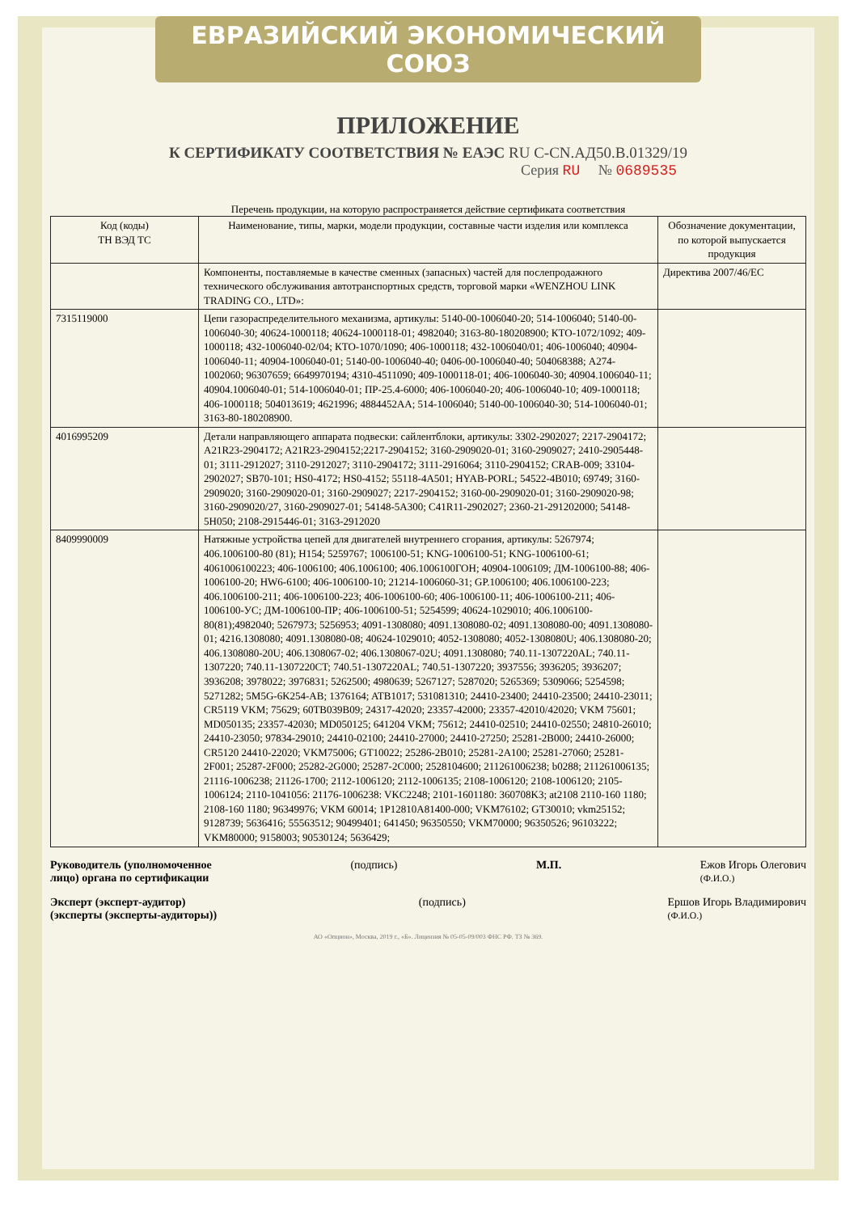ЕВРАЗИЙСКИЙ ЭКОНОМИЧЕСКИЙ СОЮЗ
ПРИЛОЖЕНИЕ
К СЕРТИФИКАТУ СООТВЕТСТВИЯ № ЕАЭС RU C-CN.АД50.В.01329/19
Серия RU № 0689535
Перечень продукции, на которую распространяется действие сертификата соответствия
| Код (коды) ТН ВЭД ТС | Наименование, типы, марки, модели продукции, составные части изделия или комплекса | Обозначение документации, по которой выпускается продукция |
| --- | --- | --- |
| | Компоненты, поставляемые в качестве сменных (запасных) частей для послепродажного технического обслуживания автотранспортных средств, торговой марки «WENZHOU LINK TRADING CO., LTD»: | Директива 2007/46/ЕС |
| 7315119000 | Цепи газораспределительного механизма, артикулы: 5140-00-1006040-20; 514-1006040; 5140-00-1006040-30; 40624-1000118; 40624-1000118-01; 4982040; 3163-80-180208900; КТО-1072/1092; 409-1000118; 432-1006040-02/04; КТО-1070/1090; 406-1000118; 432-1006040/01; 406-1006040; 40904-1006040-11; 40904-1006040-01; 5140-00-1006040-40; 0406-00-1006040-40; 504068388; А274-1002060; 96307659; 6649970194; 4310-4511090; 409-1000118-01; 406-1006040-30; 40904.1006040-11; 40904.1006040-01; 514-1006040-01; ПР-25.4-6000; 406-1006040-20; 406-1006040-10; 409-1000118; 406-1000118; 504013619; 4621996; 4884452AA; 514-1006040; 5140-00-1006040-30; 514-1006040-01; 3163-80-180208900. | |
| 4016995209 | Детали направляющего аппарата подвески: сайлентблоки, артикулы: 3302-2902027; 2217-2904172; A21R23-2904172; A21R23-2904152;2217-2904152; 3160-2909020-01; 3160-2909027; 2410-2905448-01; 3111-2912027; 3110-2912027; 3110-2904172; 3111-2916064; 3110-2904152; CRAB-009; 33104-2902027; SB70-101; HS0-4172; HS0-4152; 55118-4A501; HYAB-PORL; 54522-4B010; 69749; 3160-2909020; 3160-2909020-01; 3160-2909027; 2217-2904152; 3160-00-2909020-01; 3160-2909020-98; 3160-2909020/27, 3160-2909027-01; 54148-5A300; C41R11-2902027; 2360-21-291202000; 54148-5H050; 2108-2915446-01; 3163-2912020 | |
| 8409990009 | Натяжные устройства цепей для двигателей внутреннего сгорания, артикулы: 5267974; 406.1006100-80 (81); H154; 5259767; 1006100-51; KNG-1006100-51; KNG-1006100-61; 4061006100223; 406-1006100; 406.1006100; 406.1006100ГОН; 40904-1006109; ДМ-1006100-88; 406-1006100-20; HW6-6100; 406-1006100-10; 21214-1006060-31; GP.1006100; 406.1006100-223; 406.1006100-211; 406-1006100-223; 406-1006100-60; 406-1006100-11; 406-1006100-211; 406-1006100-УС; ДМ-1006100-ПР; 406-1006100-51; 5254599; 40624-1029010; 406.1006100-80(81);4982040; 5267973; 5256953; 4091-1308080; 4091.1308080-02; 4091.1308080-00; 4091.1308080-01; 4216.1308080; 4091.1308080-08; 40624-1029010; 4052-1308080; 4052-1308080U; 406.1308080-20; 406.1308080-20U; 406.1308067-02; 406.1308067-02U; 4091.1308080; 740.11-1307220AL; 740.11-1307220; 740.11-1307220CT; 740.51-1307220AL; 740.51-1307220; 3937556; 3936205; 3936207; 3936208; 3978022; 3976831; 5262500; 4980639; 5267127; 5287020; 5265369; 5309066; 5254598; 5271282; 5M5G-6K254-AB; 1376164; ATB1017; 531081310; 24410-23400; 24410-23500; 24410-23011; CR5119 VKM; 75629; 60TB039B09; 24317-42020; 23357-42000; 23357-42010/42020; VKM 75601; MD050135; 23357-42030; MD050125; 641204 VKM; 75612; 24410-02510; 24410-02550; 24810-26010; 24410-23050; 97834-29010; 24410-02100; 24410-27000; 24410-27250; 25281-2B000; 24410-26000; CR5120 24410-22020; VKM75006; GT10022; 25286-2B010; 25281-2A100; 25281-27060; 25281-2F001; 25287-2F000; 25282-2G000; 25287-2C000; 2528104600; 211261006238; b0288; 211261006135; 21116-1006238; 21126-1700; 2112-1006120; 2112-1006135; 2108-1006120; 2108-1006120; 2105-1006124; 2110-1041056: 21176-1006238: VKC2248; 2101-1601180: 360708K3; at2108 2110-160 1180; 2108-160 1180; 96349976; VKM 60014; 1P12810A81400-000; VKM76102; GT30010; vkm25152; 9128739; 5636416; 55563512; 90499401; 641450; 96350550; VKM70000; 96350526; 96103222; VKM80000; 9158003; 90530124; 5636429; | |
Руководитель (уполномоченное
лицо) органа по сертификации
(подпись) М.П. Ежов Игорь Олегович
(Ф.И.О.)
Эксперт (эксперт-аудитор)
(эксперты (эксперты-аудиторы))
(подпись) Ершов Игорь Владимирович
(Ф.И.О.)
АО «Опцион», Москва, 2019 г., «Б». Лицензия № 05-05-09/003 ФНС РФ. ТЗ № 369.